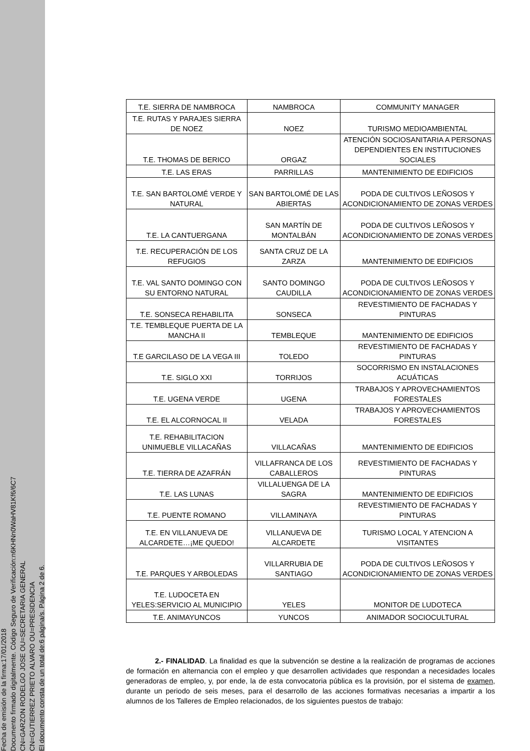Fecha de emisión de la firma:17/01/2018
Documento firmado digitalmente. Código Seguro de Verificación:n6KHNn0WaHV81Kf6/6C7
CN=GARZON RODELGO JOSE OU=SECRETARIA GENERAL
CN=GUTIERREZ PRIETO ALVARO OU=PRESIDENCIA
El documento consta de un total de:6 página/s. Página 2 de 6.
| T.E. SIERRA DE NAMBROCA | NAMBROCA | COMMUNITY MANAGER |
| T.E. RUTAS Y PARAJES SIERRA DE NOEZ | NOEZ | TURISMO MEDIOAMBIENTAL |
| T.E. THOMAS DE BERICO | ORGAZ | ATENCIÓN SOCIOSANITARIA A PERSONAS DEPENDIENTES EN INSTITUCIONES SOCIALES |
| T.E. LAS ERAS | PARRILLAS | MANTENIMIENTO DE EDIFICIOS |
| T.E. SAN BARTOLOMÉ VERDE Y NATURAL | SAN BARTOLOMÉ DE LAS ABIERTAS | PODA DE CULTIVOS LEÑOSOS Y ACONDICIONAMIENTO DE ZONAS VERDES |
| T.E. LA CANTUERGANA | SAN MARTÍN DE MONTALBÁN | PODA DE CULTIVOS LEÑOSOS Y ACONDICIONAMIENTO DE ZONAS VERDES |
| T.E. RECUPERACIÓN DE LOS REFUGIOS | SANTA CRUZ DE LA ZARZA | MANTENIMIENTO DE EDIFICIOS |
| T.E. VAL SANTO DOMINGO CON SU ENTORNO NATURAL | SANTO DOMINGO CAUDILLA | PODA DE CULTIVOS LEÑOSOS Y ACONDICIONAMIENTO DE ZONAS VERDES |
| T.E. SONSECA REHABILITA | SONSECA | REVESTIMIENTO DE FACHADAS Y PINTURAS |
| T.E. TEMBLEQUE PUERTA DE LA MANCHA II | TEMBLEQUE | MANTENIMIENTO DE EDIFICIOS |
| T.E GARCILASO DE LA VEGA III | TOLEDO | REVESTIMIENTO DE FACHADAS Y PINTURAS |
| T.E. SIGLO XXI | TORRIJOS | SOCORRISMO EN INSTALACIONES ACUÁTICAS |
| T.E. UGENA VERDE | UGENA | TRABAJOS Y APROVECHAMIENTOS FORESTALES |
| T.E. EL ALCORNOCAL II | VELADA | TRABAJOS Y APROVECHAMIENTOS FORESTALES |
| T.E. REHABILITACION UNIMUEBLE VILLACAÑAS | VILLACAÑAS | MANTENIMIENTO DE EDIFICIOS |
| T.E. TIERRA DE AZAFRÁN | VILLAFRANCA DE LOS CABALLEROS | REVESTIMIENTO DE FACHADAS Y PINTURAS |
| T.E. LAS LUNAS | VILLALUENGA DE LA SAGRA | MANTENIMIENTO DE EDIFICIOS |
| T.E. PUENTE ROMANO | VILLAMINAYA | REVESTIMIENTO DE FACHADAS Y PINTURAS |
| T.E. EN VILLANUEVA DE ALCARDETE…¡ME QUEDO! | VILLANUEVA DE ALCARDETE | TURISMO LOCAL Y ATENCION A VISITANTES |
| T.E. PARQUES Y ARBOLEDAS | VILLARRUBIA DE SANTIAGO | PODA DE CULTIVOS LEÑOSOS Y ACONDICIONAMIENTO DE ZONAS VERDES |
| T.E. LUDOCETA EN YELES:SERVICIO AL MUNICIPIO | YELES | MONITOR DE LUDOTECA |
| T.E. ANIMAYUNCOS | YUNCOS | ANIMADOR SOCIOCULTURAL |
2.- FINALIDAD. La finalidad es que la subvención se destine a la realización de programas de acciones de formación en alternancia con el empleo y que desarrollen actividades que respondan a necesidades locales generadoras de empleo, y, por ende, la de esta convocatoria pública es la provisión, por el sistema de examen, durante un periodo de seis meses, para el desarrollo de las acciones formativas necesarias a impartir a los alumnos de los Talleres de Empleo relacionados, de los siguientes puestos de trabajo: